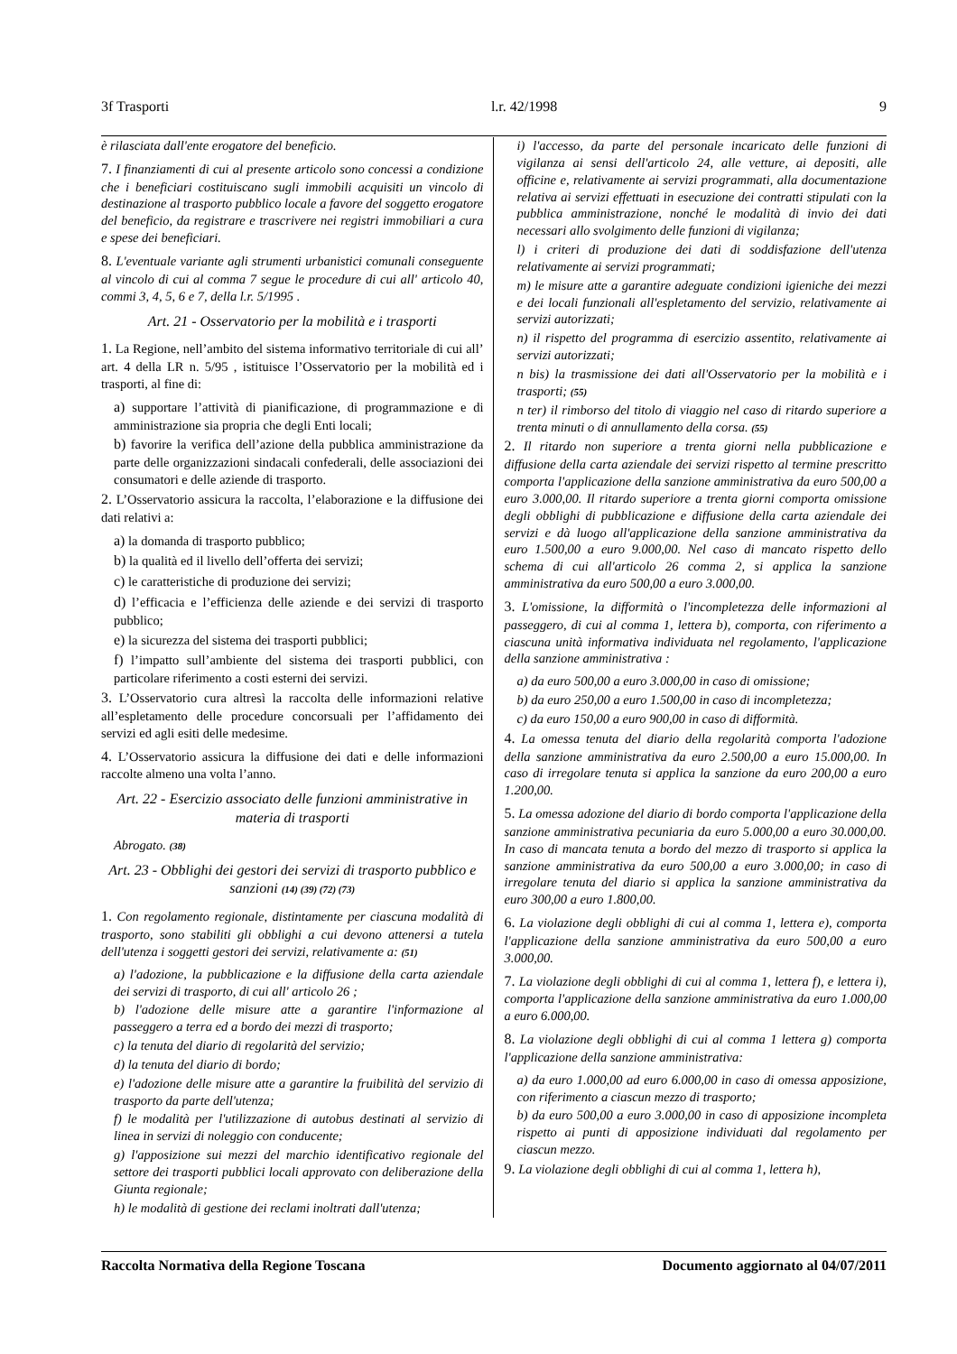3f Trasporti l.r. 42/1998 9
è rilasciata dall'ente erogatore del beneficio.
7. I finanziamenti di cui al presente articolo sono concessi a condizione che i beneficiari costituiscano sugli immobili acquisiti un vincolo di destinazione al trasporto pubblico locale a favore del soggetto erogatore del beneficio, da registrare e trascrivere nei registri immobiliari a cura e spese dei beneficiari.
8. L'eventuale variante agli strumenti urbanistici comunali conseguente al vincolo di cui al comma 7 segue le procedure di cui all' articolo 40, commi 3, 4, 5, 6 e 7, della l.r. 5/1995 .
Art. 21 - Osservatorio per la mobilità e i trasporti
1. La Regione, nell’ambito del sistema informativo territoriale di cui all’ art. 4 della LR n. 5/95 , istituisce l’Osservatorio per la mobilità ed i trasporti, al fine di:
a) supportare l’attività di pianificazione, di programmazione e di amministrazione sia propria che degli Enti locali;
b) favorire la verifica dell’azione della pubblica amministrazione da parte delle organizzazioni sindacali confederali, delle associazioni dei consumatori e delle aziende di trasporto.
2. L’Osservatorio assicura la raccolta, l’elaborazione e la diffusione dei dati relativi a:
a) la domanda di trasporto pubblico;
b) la qualità ed il livello dell’offerta dei servizi;
c) le caratteristiche di produzione dei servizi;
d) l’efficacia e l’efficienza delle aziende e dei servizi di trasporto pubblico;
e) la sicurezza del sistema dei trasporti pubblici;
f) l’impatto sull’ambiente del sistema dei trasporti pubblici, con particolare riferimento a costi esterni dei servizi.
3. L’Osservatorio cura altresì la raccolta delle informazioni relative all’espletamento delle procedure concorsuali per l’affidamento dei servizi ed agli esiti delle medesime.
4. L’Osservatorio assicura la diffusione dei dati e delle informazioni raccolte almeno una volta l’anno.
Art. 22 - Esercizio associato delle funzioni amministrative in materia di trasporti
Abrogato. (38)
Art. 23 - Obblighi dei gestori dei servizi di trasporto pubblico e sanzioni (14) (39) (72) (73)
1. Con regolamento regionale, distintamente per ciascuna modalità di trasporto, sono stabiliti gli obblighi a cui devono attenersi a tutela dell'utenza i soggetti gestori dei servizi, relativamente a: (51)
a) l'adozione, la pubblicazione e la diffusione della carta aziendale dei servizi di trasporto, di cui all' articolo 26 ;
b) l'adozione delle misure atte a garantire l'informazione al passeggero a terra ed a bordo dei mezzi di trasporto;
c) la tenuta del diario di regolarità del servizio;
d) la tenuta del diario di bordo;
e) l'adozione delle misure atte a garantire la fruibilità del servizio di trasporto da parte dell'utenza;
f) le modalità per l'utilizzazione di autobus destinati al servizio di linea in servizi di noleggio con conducente;
g) l'apposizione sui mezzi del marchio identificativo regionale del settore dei trasporti pubblici locali approvato con deliberazione della Giunta regionale;
h) le modalità di gestione dei reclami inoltrati dall'utenza;
i) l'accesso, da parte del personale incaricato delle funzioni di vigilanza ai sensi dell'articolo 24, alle vetture, ai depositi, alle officine e, relativamente ai servizi programmati, alla documentazione relativa ai servizi effettuati in esecuzione dei contratti stipulati con la pubblica amministrazione, nonché le modalità di invio dei dati necessari allo svolgimento delle funzioni di vigilanza;
l) i criteri di produzione dei dati di soddisfazione dell'utenza relativamente ai servizi programmati;
m) le misure atte a garantire adeguate condizioni igieniche dei mezzi e dei locali funzionali all'espletamento del servizio, relativamente ai servizi autorizzati;
n) il rispetto del programma di esercizio assentito, relativamente ai servizi autorizzati;
n bis) la trasmissione dei dati all'Osservatorio per la mobilità e i trasporti; (55)
n ter) il rimborso del titolo di viaggio nel caso di ritardo superiore a trenta minuti o di annullamento della corsa. (55)
2. Il ritardo non superiore a trenta giorni nella pubblicazione e diffusione della carta aziendale dei servizi rispetto al termine prescritto comporta l'applicazione della sanzione amministrativa da euro 500,00 a euro 3.000,00. Il ritardo superiore a trenta giorni comporta omissione degli obblighi di pubblicazione e diffusione della carta aziendale dei servizi e dà luogo all'applicazione della sanzione amministrativa da euro 1.500,00 a euro 9.000,00. Nel caso di mancato rispetto dello schema di cui all'articolo 26 comma 2, si applica la sanzione amministrativa da euro 500,00 a euro 3.000,00.
3. L'omissione, la difformità o l'incompletezza delle informazioni al passeggero, di cui al comma 1, lettera b), comporta, con riferimento a ciascuna unità informativa individuata nel regolamento, l'applicazione della sanzione amministrativa :
a) da euro 500,00 a euro 3.000,00 in caso di omissione;
b) da euro 250,00 a euro 1.500,00 in caso di incompletezza;
c) da euro 150,00 a euro 900,00 in caso di difformità.
4. La omessa tenuta del diario della regolarità comporta l'adozione della sanzione amministrativa da euro 2.500,00 a euro 15.000,00. In caso di irregolare tenuta si applica la sanzione da euro 200,00 a euro 1.200,00.
5. La omessa adozione del diario di bordo comporta l'applicazione della sanzione amministrativa pecuniaria da euro 5.000,00 a euro 30.000,00. In caso di mancata tenuta a bordo del mezzo di trasporto si applica la sanzione amministrativa da euro 500,00 a euro 3.000,00; in caso di irregolare tenuta del diario si applica la sanzione amministrativa da euro 300,00 a euro 1.800,00.
6. La violazione degli obblighi di cui al comma 1, lettera e), comporta l'applicazione della sanzione amministrativa da euro 500,00 a euro 3.000,00.
7. La violazione degli obblighi di cui al comma 1, lettera f), e lettera i), comporta l'applicazione della sanzione amministrativa da euro 1.000,00 a euro 6.000,00.
8. La violazione degli obblighi di cui al comma 1 lettera g) comporta l'applicazione della sanzione amministrativa:
a) da euro 1.000,00 ad euro 6.000,00 in caso di omessa apposizione, con riferimento a ciascun mezzo di trasporto;
b) da euro 500,00 a euro 3.000,00 in caso di apposizione incompleta rispetto ai punti di apposizione individuati dal regolamento per ciascun mezzo.
9. La violazione degli obblighi di cui al comma 1, lettera h),
Raccolta Normativa della Regione Toscana Documento aggiornato al 04/07/2011